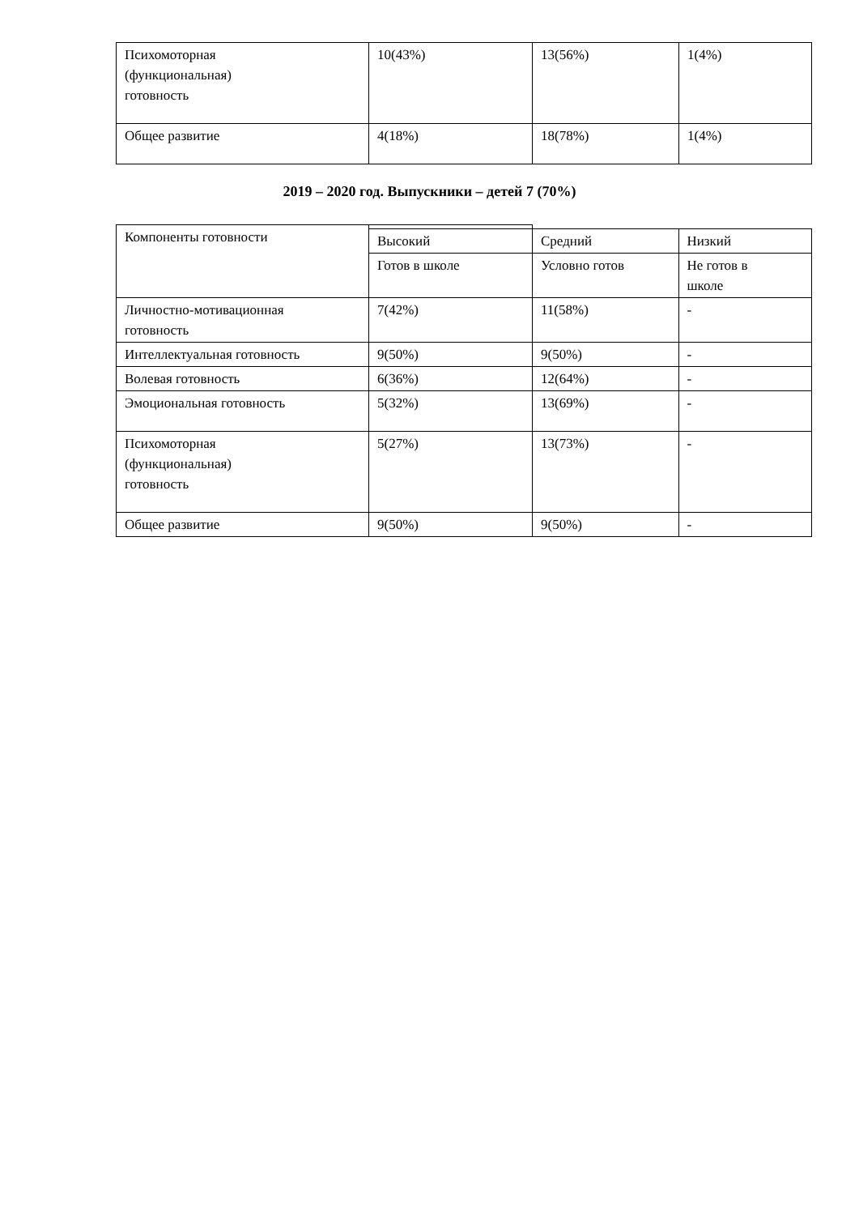| Психомоторная (функциональная) готовность | 10(43%) | 13(56%) | 1(4%) |
| Общее развитие | 4(18%) | 18(78%) | 1(4%) |
2019 – 2020 год. Выпускники – детей 7 (70%)
| Компоненты готовности | | | |
| | Высокий | Средний | Низкий |
| | Готов в школе | Условно готов | Не готов в школе |
| Личностно-мотивационная готовность | 7(42%) | 11(58%) | - |
| Интеллектуальная готовность | 9(50%) | 9(50%) | - |
| Волевая готовность | 6(36%) | 12(64%) | - |
| Эмоциональная готовность | 5(32%) | 13(69%) | - |
| Психомоторная (функциональная) готовность | 5(27%) | 13(73%) | - |
| Общее развитие | 9(50%) | 9(50%) | - |